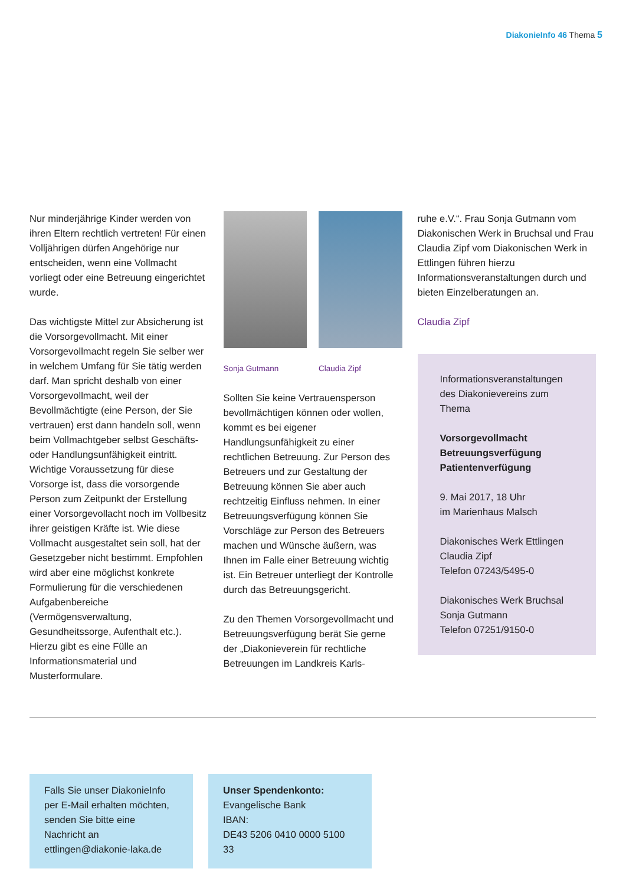DiakonieInfo 46 Thema 5
Nur minderjährige Kinder werden von ihren Eltern rechtlich vertreten! Für einen Volljährigen dürfen Angehörige nur entscheiden, wenn eine Vollmacht vorliegt oder eine Betreuung eingerichtet wurde.
Das wichtigste Mittel zur Absicherung ist die Vorsorgevollmacht. Mit einer Vorsorgevollmacht regeln Sie selber wer in welchem Umfang für Sie tätig werden darf. Man spricht deshalb von einer Vorsorgevollmacht, weil der Bevollmächtigte (eine Person, der Sie vertrauen) erst dann handeln soll, wenn beim Vollmachtgeber selbst Geschäfts- oder Handlungsunfähigkeit eintritt. Wichtige Voraussetzung für diese Vorsorge ist, dass die vorsorgende Person zum Zeitpunkt der Erstellung einer Vorsorgevollacht noch im Vollbesitz ihrer geistigen Kräfte ist. Wie diese Vollmacht ausgestaltet sein soll, hat der Gesetzgeber nicht bestimmt. Empfohlen wird aber eine möglichst konkrete Formulierung für die verschiedenen Aufgabenbereiche (Vermögensverwaltung, Gesundheitssorge, Aufenthalt etc.). Hierzu gibt es eine Fülle an Informationsmaterial und Musterformulare.
Sonja Gutmann Claudia Zipf
Sollten Sie keine Vertrauensperson bevollmächtigen können oder wollen, kommt es bei eigener Handlungsunfähigkeit zu einer rechtlichen Betreuung. Zur Person des Betreuers und zur Gestaltung der Betreuung können Sie aber auch rechtzeitig Einfluss nehmen. In einer Betreuungsverfügung können Sie Vorschläge zur Person des Betreuers machen und Wünsche äußern, was Ihnen im Falle einer Betreuung wichtig ist. Ein Betreuer unterliegt der Kontrolle durch das Betreuungsgericht.
Zu den Themen Vorsorgevollmacht und Betreuungsverfügung berät Sie gerne der „Diakonieverein für rechtliche Betreuungen im Landkreis Karls-
ruhe e.V.“. Frau Sonja Gutmann vom Diakonischen Werk in Bruchsal und Frau Claudia Zipf vom Diakonischen Werk in Ettlingen führen hierzu Informationsveranstaltungen durch und bieten Einzelberatungen an.
Claudia Zipf
Informationsveranstaltungen des Diakonievereins zum Thema
Vorsorgevollmacht
Betreuungsverfügung
Patientenverfügung
9. Mai 2017, 18 Uhr
im Marienhaus Malsch
Diakonisches Werk Ettlingen
Claudia Zipf
Telefon 07243/5495-0
Diakonisches Werk Bruchsal
Sonja Gutmann
Telefon 07251/9150-0
Falls Sie unser DiakonieInfo per E-Mail erhalten möchten, senden Sie bitte eine Nachricht an ettlingen@diakonie-laka.de
Unser Spendenkonto:
Evangelische Bank
IBAN:
DE43 5206 0410 0000 5100 33